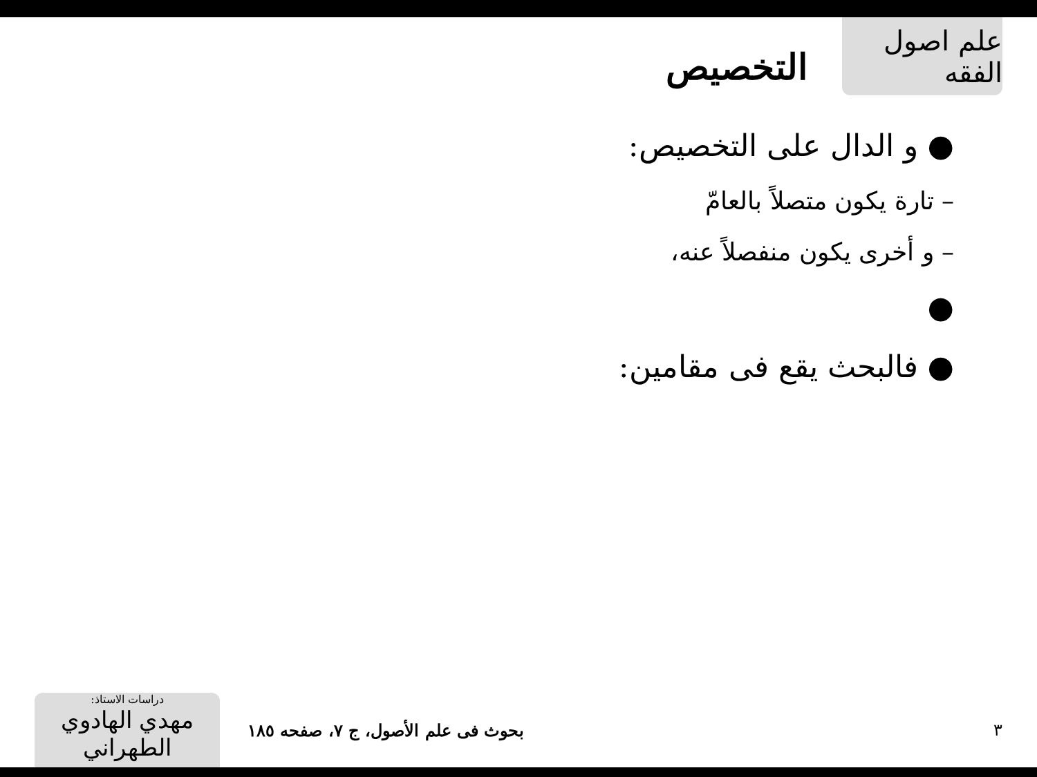علم اصول الفقه
التخصيص
● و الدال على التخصيص:
– تارة يكون متصلاً بالعامّ
– و أخرى يكون منفصلاً عنه،
●
● فالبحث يقع فى مقامين:
دراسات الاستاذ:
مهدي الهادوي الطهراني
بحوث فى علم الأصول، ج ٧، صفحه ١٨٥
٣